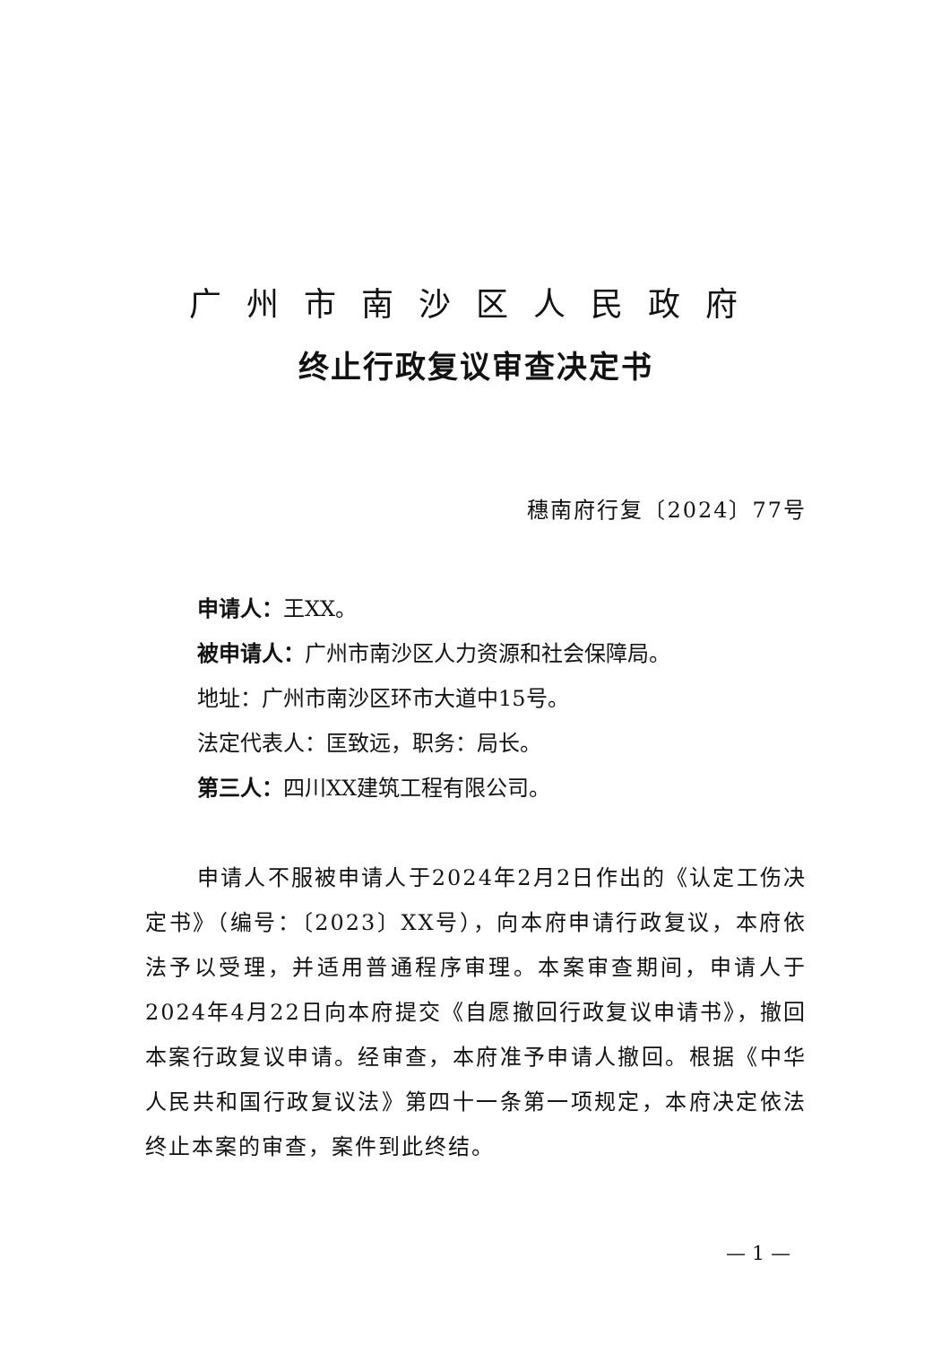广州市南沙区人民政府
终止行政复议审查决定书
穗南府行复〔2024〕77号
申请人：王XX。
被申请人：广州市南沙区人力资源和社会保障局。
地址：广州市南沙区环市大道中15号。
法定代表人：匡致远，职务：局长。
第三人：四川XX建筑工程有限公司。
申请人不服被申请人于2024年2月2日作出的《认定工伤决定书》（编号：〔2023〕XX号），向本府申请行政复议，本府依法予以受理，并适用普通程序审理。本案审查期间，申请人于2024年4月22日向本府提交《自愿撤回行政复议申请书》，撤回本案行政复议申请。经审查，本府准予申请人撤回。根据《中华人民共和国行政复议法》第四十一条第一项规定，本府决定依法终止本案的审查，案件到此终结。
— 1 —